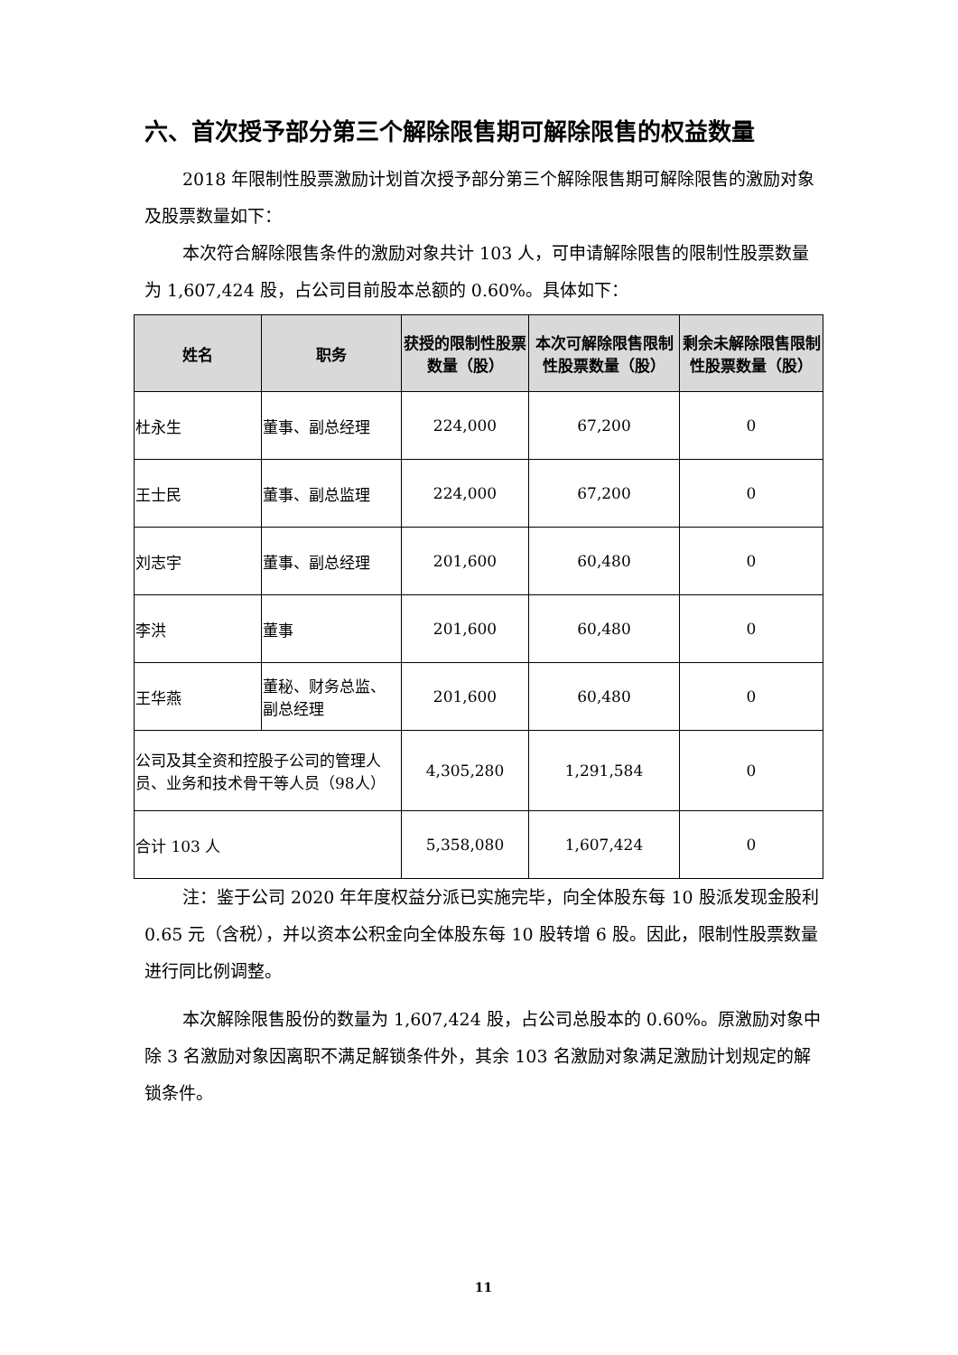六、首次授予部分第三个解除限售期可解除限售的权益数量
2018 年限制性股票激励计划首次授予部分第三个解除限售期可解除限售的激励对象及股票数量如下：
本次符合解除限售条件的激励对象共计 103 人，可申请解除限售的限制性股票数量为 1,607,424 股，占公司目前股本总额的 0.60%。具体如下：
| 姓名 | 职务 | 获授的限制性股票数量（股） | 本次可解除限售限制性股票数量（股） | 剩余未解除限售限制性股票数量（股） |
| --- | --- | --- | --- | --- |
| 杜永生 | 董事、副总经理 | 224,000 | 67,200 | 0 |
| 王士民 | 董事、副总监理 | 224,000 | 67,200 | 0 |
| 刘志宇 | 董事、副总经理 | 201,600 | 60,480 | 0 |
| 李洪 | 董事 | 201,600 | 60,480 | 0 |
| 王华燕 | 董秘、财务总监、副总经理 | 201,600 | 60,480 | 0 |
| 公司及其全资和控股子公司的管理人员、业务和技术骨干等人员（98人） | | 4,305,280 | 1,291,584 | 0 |
| 合计 103 人 | | 5,358,080 | 1,607,424 | 0 |
注：鉴于公司 2020 年年度权益分派已实施完毕，向全体股东每 10 股派发现金股利 0.65 元（含税），并以资本公积金向全体股东每 10 股转增 6 股。因此，限制性股票数量进行同比例调整。
本次解除限售股份的数量为 1,607,424 股，占公司总股本的 0.60%。原激励对象中除 3 名激励对象因离职不满足解锁条件外，其余 103 名激励对象满足激励计划规定的解锁条件。
11